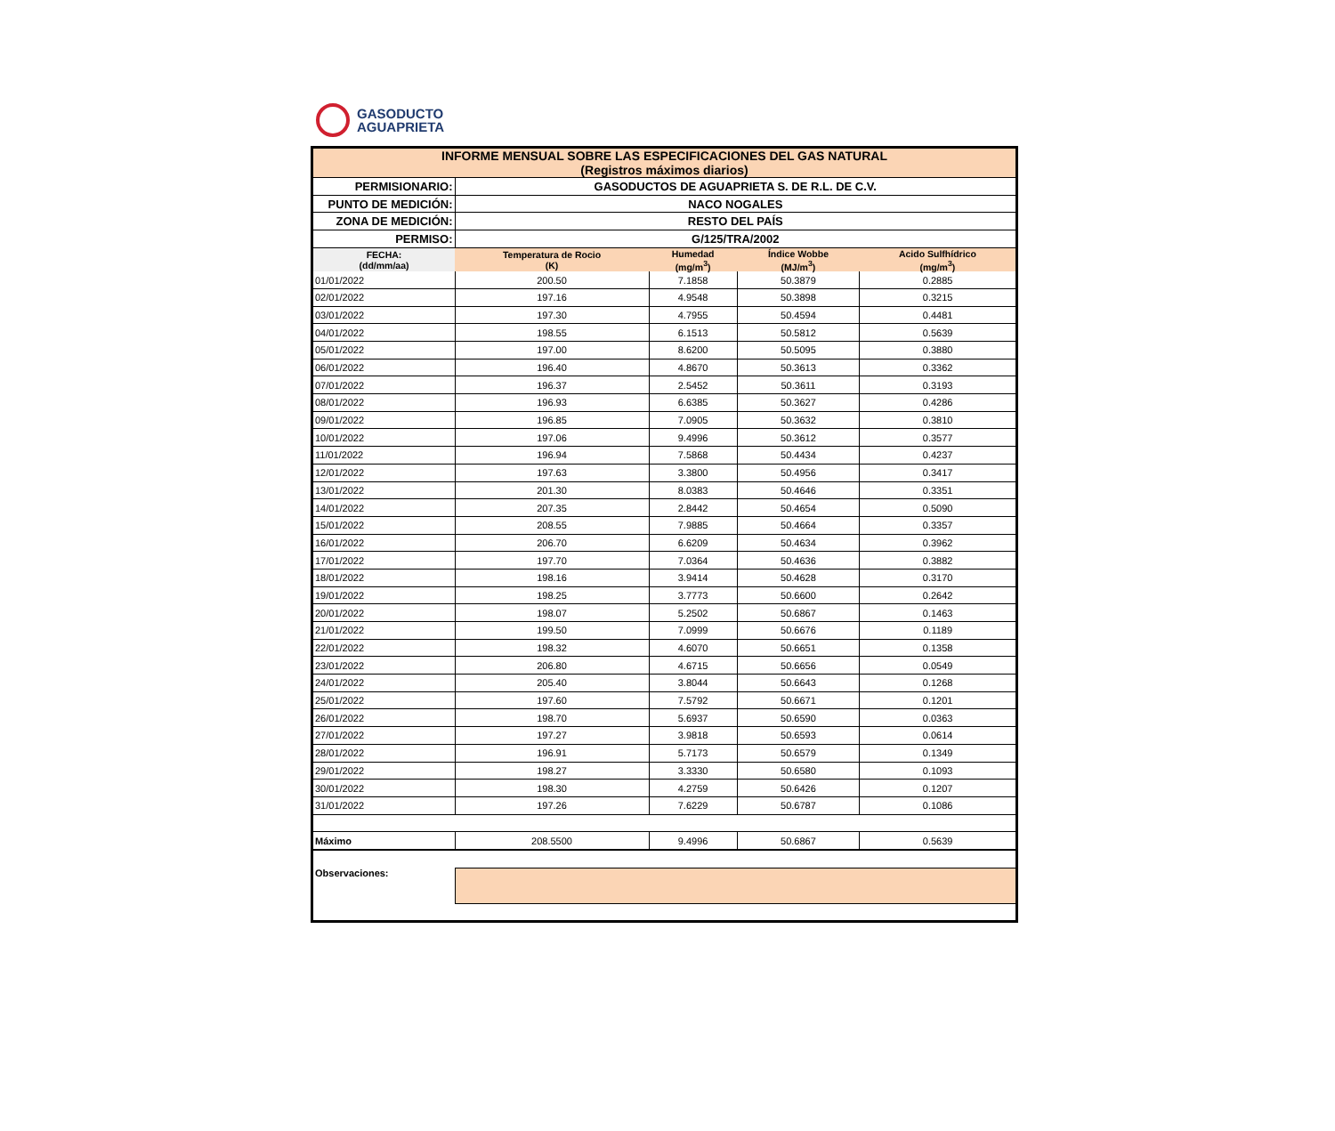GASODUCTO
AGUAPRIETA
| INFORME MENSUAL SOBRE LAS ESPECIFICACIONES DEL GAS NATURAL (Registros máximos diarios) | | | | |
| PERMISIONARIO: | GASODUCTOS DE AGUAPRIETA S. DE R.L. DE C.V. | | | |
| PUNTO DE MEDICIÓN: | NACO NOGALES | | | |
| ZONA DE MEDICIÓN: | RESTO DEL PAÍS | | | |
| PERMISO: | G/125/TRA/2002 | | | |
| FECHA: (dd/mm/aa) | Temperatura de Rocio (K) | Humedad (mg/m<sup>3</sup>) | Índice Wobbe (MJ/m<sup>3</sup>) | Acido Sulfhídrico (mg/m<sup>3</sup>) |
| 01/01/2022 | 200.50 | 7.1858 | 50.3879 | 0.2885 |
| 02/01/2022 | 197.16 | 4.9548 | 50.3898 | 0.3215 |
| 03/01/2022 | 197.30 | 4.7955 | 50.4594 | 0.4481 |
| 04/01/2022 | 198.55 | 6.1513 | 50.5812 | 0.5639 |
| 05/01/2022 | 197.00 | 8.6200 | 50.5095 | 0.3880 |
| 06/01/2022 | 196.40 | 4.8670 | 50.3613 | 0.3362 |
| 07/01/2022 | 196.37 | 2.5452 | 50.3611 | 0.3193 |
| 08/01/2022 | 196.93 | 6.6385 | 50.3627 | 0.4286 |
| 09/01/2022 | 196.85 | 7.0905 | 50.3632 | 0.3810 |
| 10/01/2022 | 197.06 | 9.4996 | 50.3612 | 0.3577 |
| 11/01/2022 | 196.94 | 7.5868 | 50.4434 | 0.4237 |
| 12/01/2022 | 197.63 | 3.3800 | 50.4956 | 0.3417 |
| 13/01/2022 | 201.30 | 8.0383 | 50.4646 | 0.3351 |
| 14/01/2022 | 207.35 | 2.8442 | 50.4654 | 0.5090 |
| 15/01/2022 | 208.55 | 7.9885 | 50.4664 | 0.3357 |
| 16/01/2022 | 206.70 | 6.6209 | 50.4634 | 0.3962 |
| 17/01/2022 | 197.70 | 7.0364 | 50.4636 | 0.3882 |
| 18/01/2022 | 198.16 | 3.9414 | 50.4628 | 0.3170 |
| 19/01/2022 | 198.25 | 3.7773 | 50.6600 | 0.2642 |
| 20/01/2022 | 198.07 | 5.2502 | 50.6867 | 0.1463 |
| 21/01/2022 | 199.50 | 7.0999 | 50.6676 | 0.1189 |
| 22/01/2022 | 198.32 | 4.6070 | 50.6651 | 0.1358 |
| 23/01/2022 | 206.80 | 4.6715 | 50.6656 | 0.0549 |
| 24/01/2022 | 205.40 | 3.8044 | 50.6643 | 0.1268 |
| 25/01/2022 | 197.60 | 7.5792 | 50.6671 | 0.1201 |
| 26/01/2022 | 198.70 | 5.6937 | 50.6590 | 0.0363 |
| 27/01/2022 | 197.27 | 3.9818 | 50.6593 | 0.0614 |
| 28/01/2022 | 196.91 | 5.7173 | 50.6579 | 0.1349 |
| 29/01/2022 | 198.27 | 3.3330 | 50.6580 | 0.1093 |
| 30/01/2022 | 198.30 | 4.2759 | 50.6426 | 0.1207 |
| 31/01/2022 | 197.26 | 7.6229 | 50.6787 | 0.1086 |
| Máximo | 208.5500 | 9.4996 | 50.6867 | 0.5639 |
| Observaciones: | | | | |